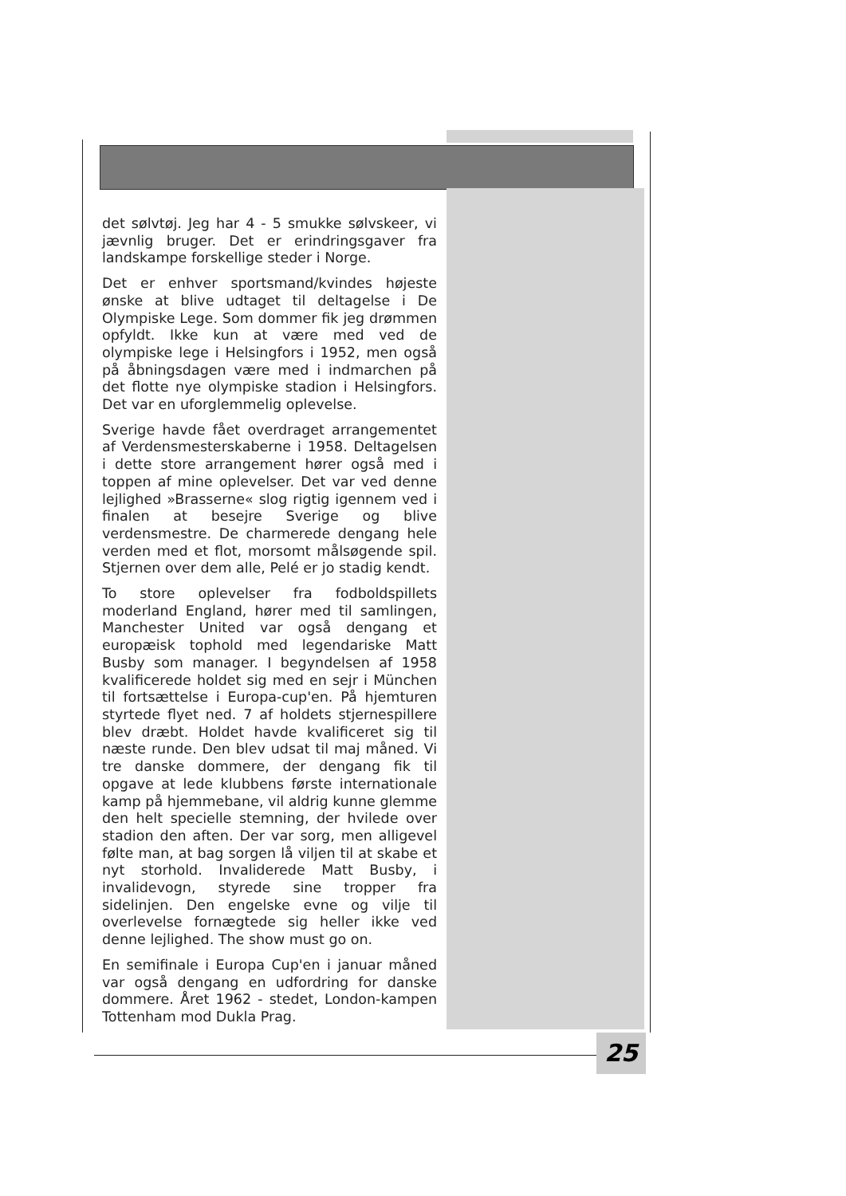det sølvtøj. Jeg har 4 - 5 smukke sølvskeer, vi jævnlig bruger. Det er erindringsgaver fra landskampe forskellige steder i Norge.
Det er enhver sportsmand/kvindes højeste ønske at blive udtaget til deltagelse i De Olympiske Lege. Som dommer fik jeg drømmen opfyldt. Ikke kun at være med ved de olympiske lege i Helsingfors i 1952, men også på åbningsdagen være med i indmarchen på det flotte nye olympiske stadion i Helsingfors. Det var en uforglemmelig oplevelse.
Sverige havde fået overdraget arrangementet af Verdensmesterskaberne i 1958. Deltagelsen i dette store arrangement hører også med i toppen af mine oplevelser. Det var ved denne lejlighed »Brasserne« slog rigtig igennem ved i finalen at besejre Sverige og blive verdensmestre. De charmerede dengang hele verden med et flot, morsomt målsøgende spil. Stjernen over dem alle, Pelé er jo stadig kendt.
To store oplevelser fra fodboldspillets moderland England, hører med til samlingen, Manchester United var også dengang et europæisk tophold med legendariske Matt Busby som manager. I begyndelsen af 1958 kvalificerede holdet sig med en sejr i München til fortsættelse i Europa-cup'en. På hjemturen styrtede flyet ned. 7 af holdets stjernespillere blev dræbt. Holdet havde kvalificeret sig til næste runde. Den blev udsat til maj måned. Vi tre danske dommere, der dengang fik til opgave at lede klubbens første internationale kamp på hjemmebane, vil aldrig kunne glemme den helt specielle stemning, der hvilede over stadion den aften. Der var sorg, men alligevel følte man, at bag sorgen lå viljen til at skabe et nyt storhold. Invaliderede Matt Busby, i invalidevogn, styrede sine tropper fra sidelinjen. Den engelske evne og vilje til overlevelse fornægtede sig heller ikke ved denne lejlighed. The show must go on.
En semifinale i Europa Cup'en i januar måned var også dengang en udfordring for danske dommere. Året 1962 - stedet, London-kampen Tottenham mod Dukla Prag.
25